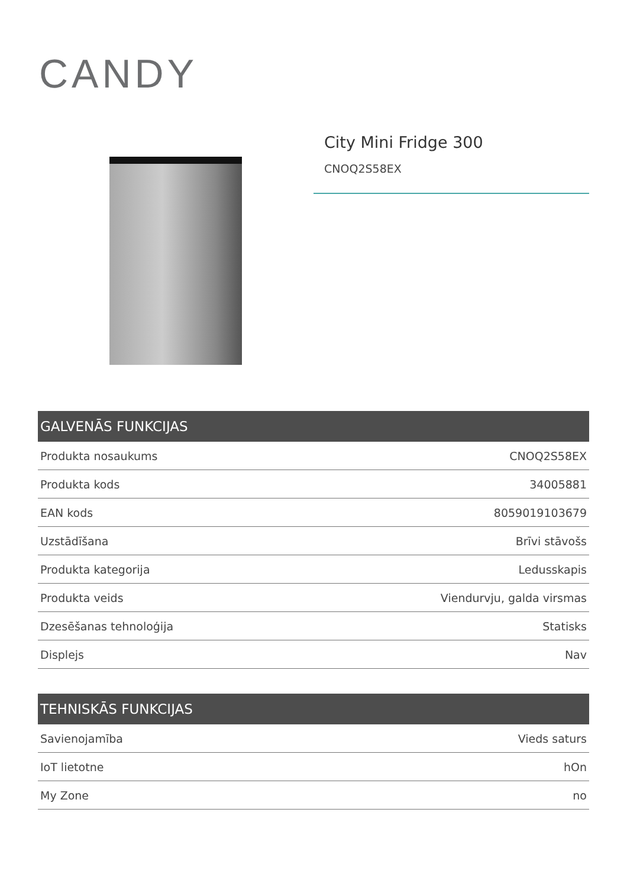CANDY
City Mini Fridge 300
CNOQ2S58EX
| GALVENĀS FUNKCIJAS | |
| --- | --- |
| Produkta nosaukums | CNOQ2S58EX |
| Produkta kods | 34005881 |
| EAN kods | 8059019103679 |
| Uzstādīšana | Brīvi stāvošs |
| Produkta kategorija | Ledusskapis |
| Produkta veids | Viendurvju, galda virsmas |
| Dzesēšanas tehnoloģija | Statisks |
| Displejs | Nav |
| TEHNISKĀS FUNKCIJAS | |
| --- | --- |
| Savienojamība | Vieds saturs |
| IoT lietotne | hOn |
| My Zone | no |